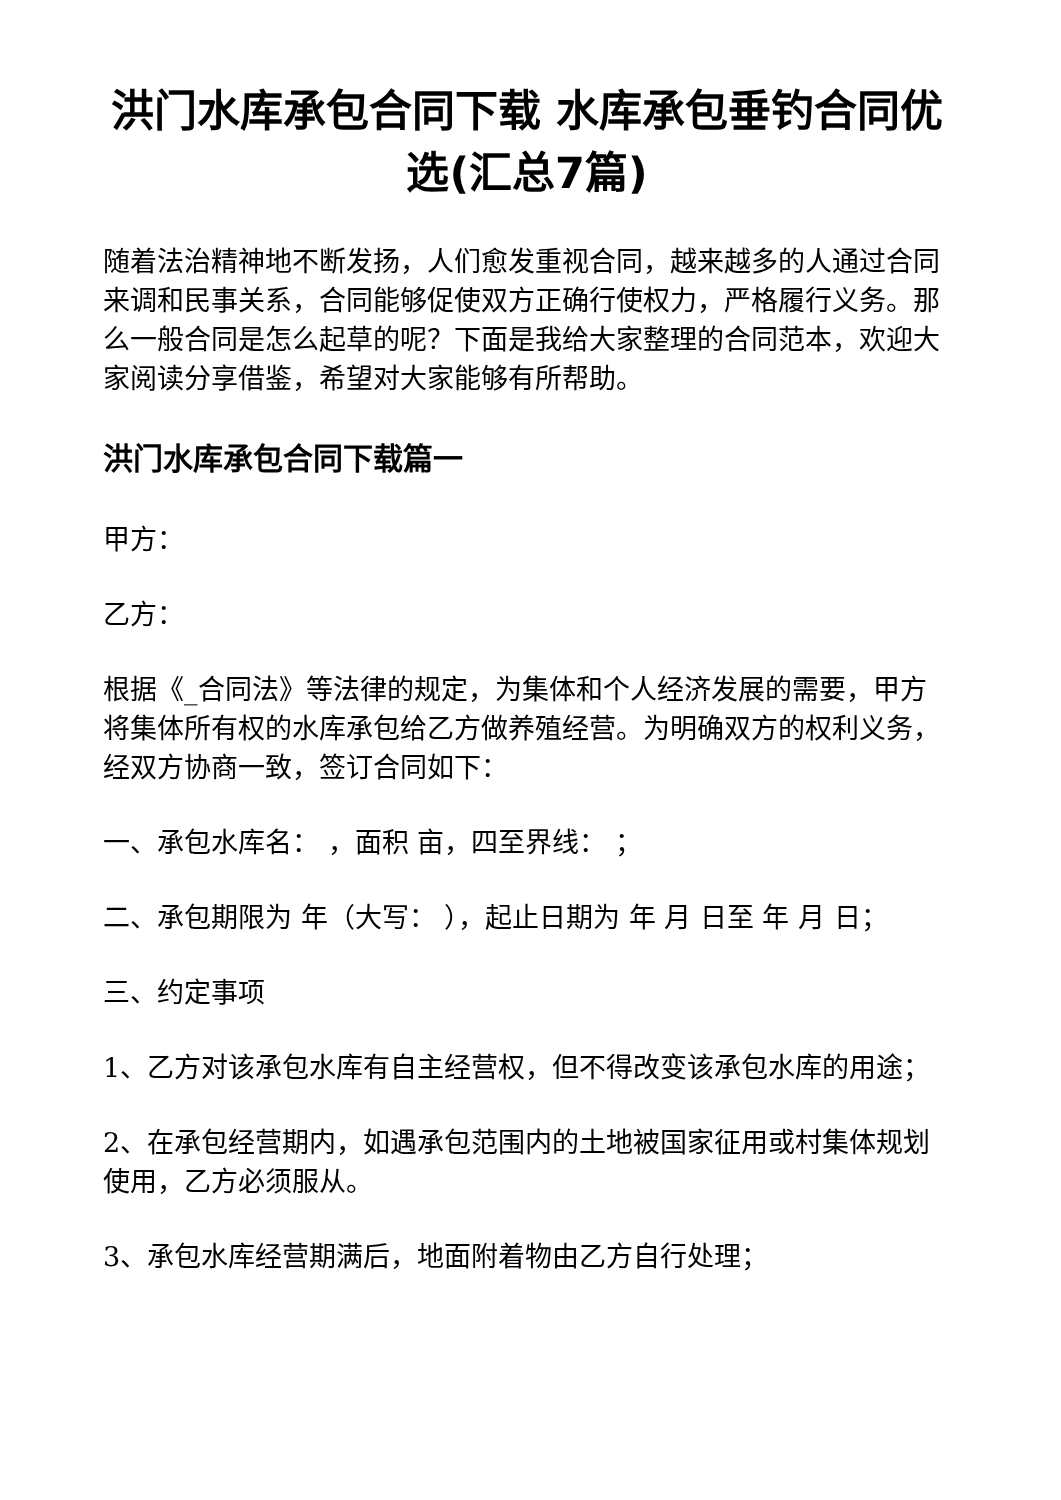洪门水库承包合同下载 水库承包垂钓合同优选(汇总7篇)
随着法治精神地不断发扬，人们愈发重视合同，越来越多的人通过合同来调和民事关系，合同能够促使双方正确行使权力，严格履行义务。那么一般合同是怎么起草的呢？下面是我给大家整理的合同范本，欢迎大家阅读分享借鉴，希望对大家能够有所帮助。
洪门水库承包合同下载篇一
甲方：
乙方：
根据《_合同法》等法律的规定，为集体和个人经济发展的需要，甲方将集体所有权的水库承包给乙方做养殖经营。为明确双方的权利义务，经双方协商一致，签订合同如下：
一、承包水库名： ，面积 亩，四至界线： ；
二、承包期限为 年（大写： ），起止日期为 年 月 日至 年 月 日；
三、约定事项
1、乙方对该承包水库有自主经营权，但不得改变该承包水库的用途；
2、在承包经营期内，如遇承包范围内的土地被国家征用或村集体规划使用，乙方必须服从。
3、承包水库经营期满后，地面附着物由乙方自行处理；